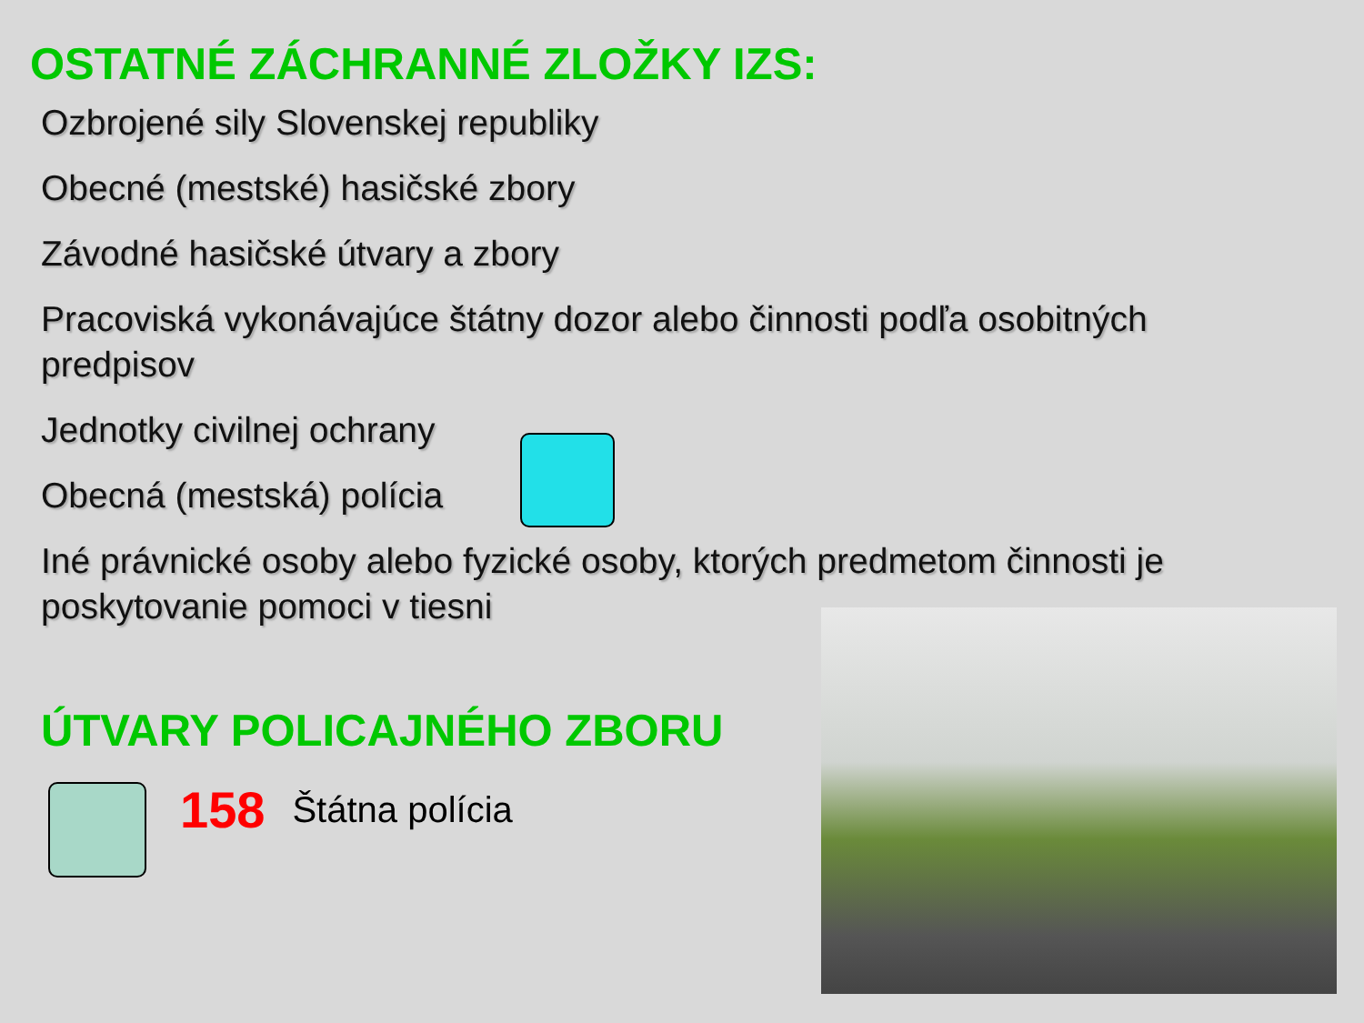OSTATNÉ ZÁCHRANNÉ ZLOŽKY IZS:
Ozbrojené sily Slovenskej republiky
Obecné (mestské) hasičské zbory
Závodné hasičské útvary a zbory
Pracoviská vykonávajúce štátny dozor alebo činnosti podľa osobitných predpisov
Jednotky civilnej ochrany
Obecná (mestská) polícia
Iné právnické osoby alebo fyzické osoby, ktorých predmetom činnosti je poskytovanie pomoci v tiesni
ÚTVARY POLICAJNÉHO ZBORU
158 Štátna polícia